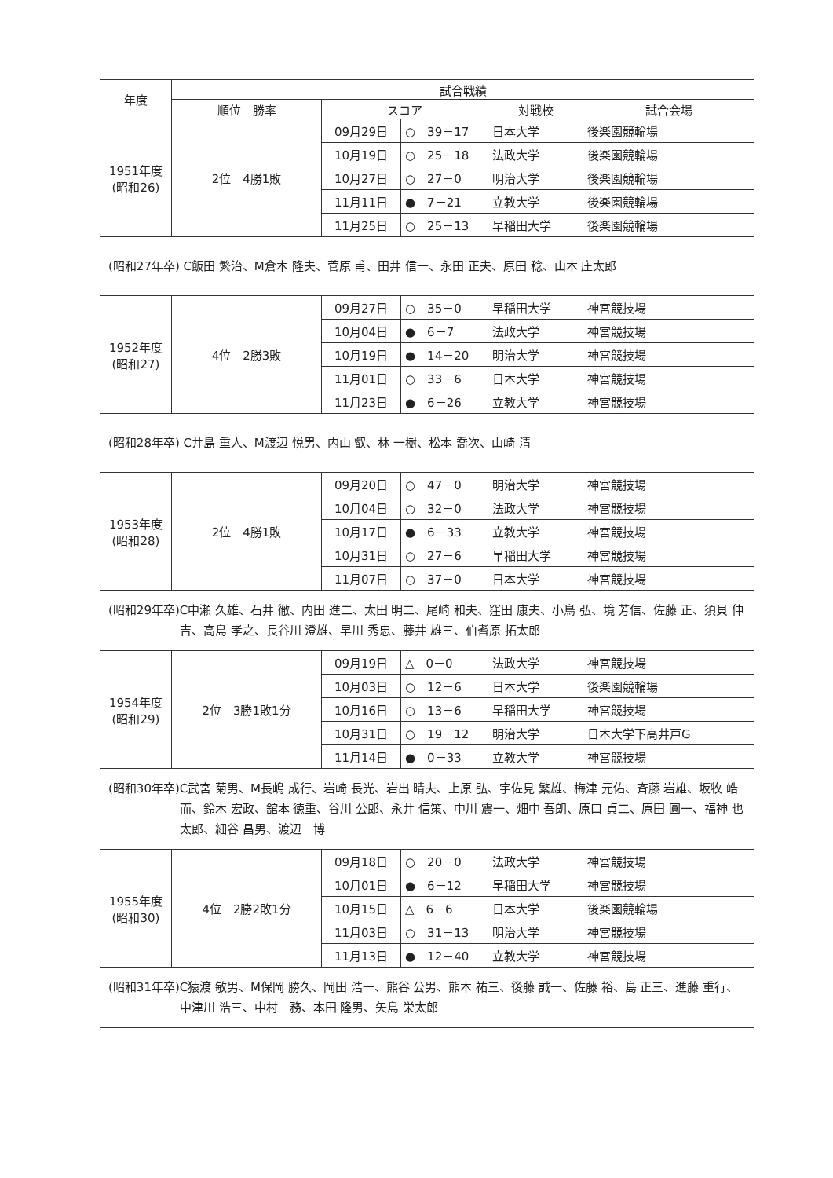| 年度 | 試合戦績 | | | | |
| --- | --- | --- | --- | --- | --- |
| | 順位 勝率 | スコア | | 対戦校 | 試合会場 |
| 1951年度 (昭和26) | 2位 4勝1敗 | 09月29日 | ○ 39－17 | 日本大学 | 後楽園競輪場 |
| | | 10月19日 | ○ 25－18 | 法政大学 | 後楽園競輪場 |
| | | 10月27日 | ○ 27－0 | 明治大学 | 後楽園競輪場 |
| | | 11月11日 | ● 7－21 | 立教大学 | 後楽園競輪場 |
| | | 11月25日 | ○ 25－13 | 早稲田大学 | 後楽園競輪場 |
| (昭和27年卒) C飯田 繁治、M倉本 隆夫、菅原 甫、田井 信一、永田 正夫、原田 稔、山本 庄太郎 | | | | | |
| 1952年度 (昭和27) | 4位 2勝3敗 | 09月27日 | ○ 35－0 | 早稲田大学 | 神宮競技場 |
| | | 10月04日 | ● 6－7 | 法政大学 | 神宮競技場 |
| | | 10月19日 | ● 14－20 | 明治大学 | 神宮競技場 |
| | | 11月01日 | ○ 33－6 | 日本大学 | 神宮競技場 |
| | | 11月23日 | ● 6－26 | 立教大学 | 神宮競技場 |
| (昭和28年卒) C井島 重人、M渡辺 悦男、内山 叡、林 一樹、松本 喬次、山崎 清 | | | | | |
| 1953年度 (昭和28) | 2位 4勝1敗 | 09月20日 | ○ 47－0 | 明治大学 | 神宮競技場 |
| | | 10月04日 | ○ 32－0 | 法政大学 | 神宮競技場 |
| | | 10月17日 | ● 6－33 | 立教大学 | 神宮競技場 |
| | | 10月31日 | ○ 27－6 | 早稲田大学 | 神宮競技場 |
| | | 11月07日 | ○ 37－0 | 日本大学 | 神宮競技場 |
| (昭和29年卒) C中瀬 久雄、石井 徹、内田 進二、太田 明二、尾崎 和夫、窪田 康夫、小鳥 弘、境 芳信、佐藤 正、須貝 仲吉、高島 孝之、長谷川 澄雄、早川 秀忠、藤井 雄三、伯耆原 拓太郎 | | | | | |
| 1954年度 (昭和29) | 2位 3勝1敗1分 | 09月19日 | △ 0－0 | 法政大学 | 神宮競技場 |
| | | 10月03日 | ○ 12－6 | 日本大学 | 後楽園競輪場 |
| | | 10月16日 | ○ 13－6 | 早稲田大学 | 神宮競技場 |
| | | 10月31日 | ○ 19－12 | 明治大学 | 日本大学下高井戸G |
| | | 11月14日 | ● 0－33 | 立教大学 | 神宮競技場 |
| (昭和30年卒) C武宮 菊男、M長嶋 成行、岩崎 長光、岩出 晴夫、上原 弘、宇佐見 繁雄、梅津 元佑、斉藤 岩雄、坂牧 皓而、鈴木 宏政、舘本 徳重、谷川 公郎、永井 信策、中川 震一、畑中 吾朗、原口 貞二、原田 圓一、福神 也太郎、細谷 昌男、渡辺 博 | | | | | |
| 1955年度 (昭和30) | 4位 2勝2敗1分 | 09月18日 | ○ 20－0 | 法政大学 | 神宮競技場 |
| | | 10月01日 | ● 6－12 | 早稲田大学 | 神宮競技場 |
| | | 10月15日 | △ 6－6 | 日本大学 | 後楽園競輪場 |
| | | 11月03日 | ○ 31－13 | 明治大学 | 神宮競技場 |
| | | 11月13日 | ● 12－40 | 立教大学 | 神宮競技場 |
| (昭和31年卒) C猿渡 敏男、M保岡 勝久、岡田 浩一、熊谷 公男、熊本 祐三、後藤 誠一、佐藤 裕、島 正三、進藤 重行、中津川 浩三、中村 務、本田 隆男、矢島 栄太郎 | | | | | |